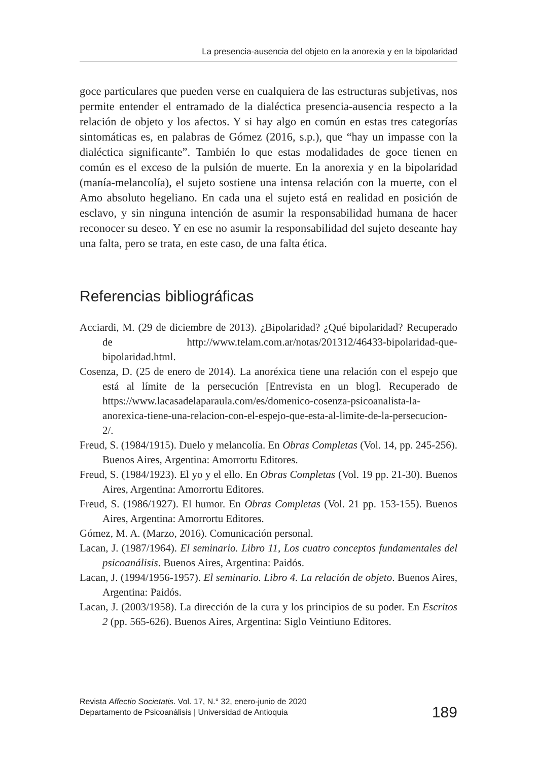La presencia-ausencia del objeto en la anorexia y en la bipolaridad
goce particulares que pueden verse en cualquiera de las estructuras subjetivas, nos permite entender el entramado de la dialéctica presencia-ausencia respecto a la relación de objeto y los afectos. Y si hay algo en común en estas tres categorías sintomáticas es, en palabras de Gómez (2016, s.p.), que “hay un impasse con la dialéctica significante”. También lo que estas modalidades de goce tienen en común es el exceso de la pulsión de muerte. En la anorexia y en la bipolaridad (manía-melancolía), el sujeto sostiene una intensa relación con la muerte, con el Amo absoluto hegeliano. En cada una el sujeto está en realidad en posición de esclavo, y sin ninguna intención de asumir la responsabilidad humana de hacer reconocer su deseo. Y en ese no asumir la responsabilidad del sujeto deseante hay una falta, pero se trata, en este caso, de una falta ética.
Referencias bibliográficas
Acciardi, M. (29 de diciembre de 2013). ¿Bipolaridad? ¿Qué bipolaridad? Recuperado de http://www.telam.com.ar/notas/201312/46433-bipolaridad-que-bipolaridad.html.
Cosenza, D. (25 de enero de 2014). La anoréxica tiene una relación con el espejo que está al límite de la persecución [Entrevista en un blog]. Recuperado de https://www.lacasadelaparaula.com/es/domenico-cosenza-psicoanalista-la-anorexica-tiene-una-relacion-con-el-espejo-que-esta-al-limite-de-la-persecucion-2/.
Freud, S. (1984/1915). Duelo y melancolía. En Obras Completas (Vol. 14, pp. 245-256). Buenos Aires, Argentina: Amorrortu Editores.
Freud, S. (1984/1923). El yo y el ello. En Obras Completas (Vol. 19 pp. 21-30). Buenos Aires, Argentina: Amorrortu Editores.
Freud, S. (1986/1927). El humor. En Obras Completas (Vol. 21 pp. 153-155). Buenos Aires, Argentina: Amorrortu Editores.
Gómez, M. A. (Marzo, 2016). Comunicación personal.
Lacan, J. (1987/1964). El seminario. Libro 11, Los cuatro conceptos fundamentales del psicoanálisis. Buenos Aires, Argentina: Paidós.
Lacan, J. (1994/1956-1957). El seminario. Libro 4. La relación de objeto. Buenos Aires, Argentina: Paidós.
Lacan, J. (2003/1958). La dirección de la cura y los principios de su poder. En Escritos 2 (pp. 565-626). Buenos Aires, Argentina: Siglo Veintiuno Editores.
Revista Affectio Societatis. Vol. 17, N.° 32, enero-junio de 2020
Departamento de Psicoanálisis | Universidad de Antioquia
189